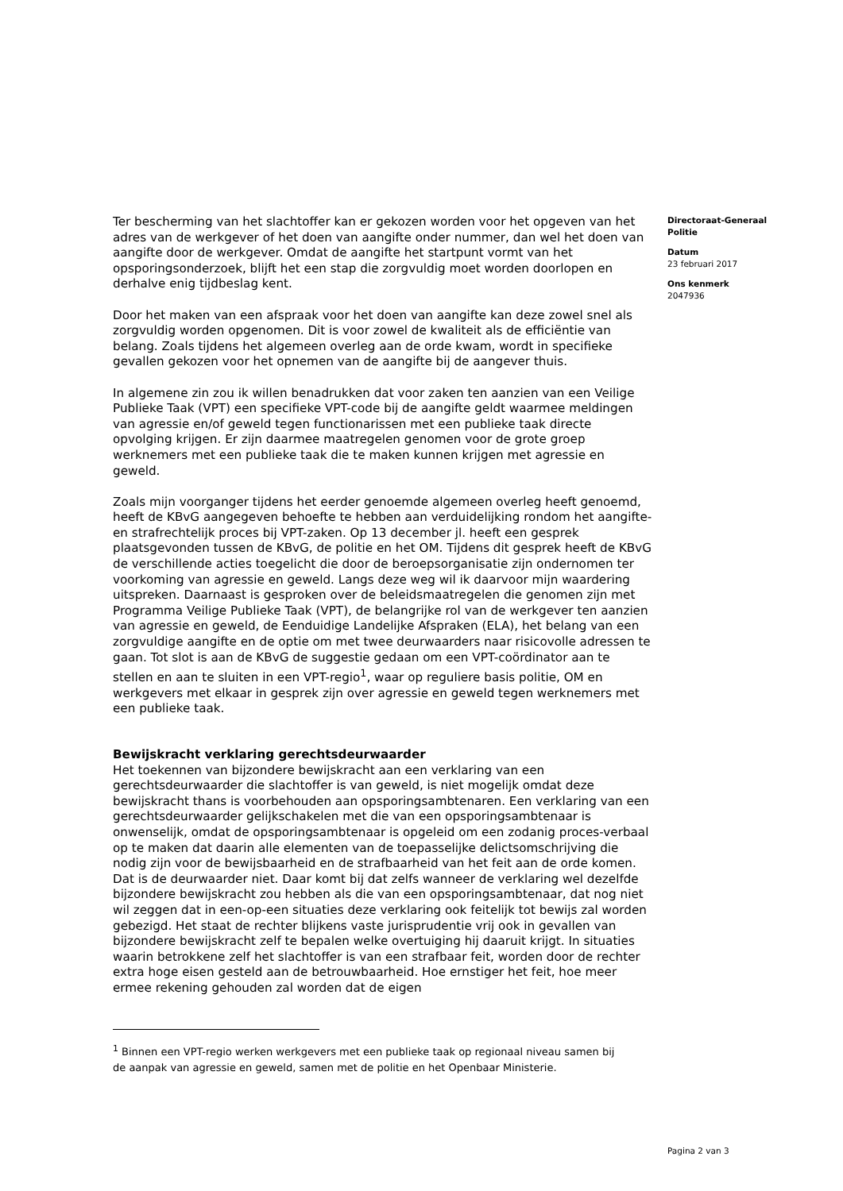Ter bescherming van het slachtoffer kan er gekozen worden voor het opgeven van het adres van de werkgever of het doen van aangifte onder nummer, dan wel het doen van aangifte door de werkgever. Omdat de aangifte het startpunt vormt van het opsporingsonderzoek, blijft het een stap die zorgvuldig moet worden doorlopen en derhalve enig tijdbeslag kent.
Door het maken van een afspraak voor het doen van aangifte kan deze zowel snel als zorgvuldig worden opgenomen. Dit is voor zowel de kwaliteit als de efficiëntie van belang. Zoals tijdens het algemeen overleg aan de orde kwam, wordt in specifieke gevallen gekozen voor het opnemen van de aangifte bij de aangever thuis.
In algemene zin zou ik willen benadrukken dat voor zaken ten aanzien van een Veilige Publieke Taak (VPT) een specifieke VPT-code bij de aangifte geldt waarmee meldingen van agressie en/of geweld tegen functionarissen met een publieke taak directe opvolging krijgen. Er zijn daarmee maatregelen genomen voor de grote groep werknemers met een publieke taak die te maken kunnen krijgen met agressie en geweld.
Zoals mijn voorganger tijdens het eerder genoemde algemeen overleg heeft genoemd, heeft de KBvG aangegeven behoefte te hebben aan verduidelijking rondom het aangifte- en strafrechtelijk proces bij VPT-zaken. Op 13 december jl. heeft een gesprek plaatsgevonden tussen de KBvG, de politie en het OM. Tijdens dit gesprek heeft de KBvG de verschillende acties toegelicht die door de beroepsorganisatie zijn ondernomen ter voorkoming van agressie en geweld. Langs deze weg wil ik daarvoor mijn waardering uitspreken. Daarnaast is gesproken over de beleidsmaatregelen die genomen zijn met Programma Veilige Publieke Taak (VPT), de belangrijke rol van de werkgever ten aanzien van agressie en geweld, de Eenduidige Landelijke Afspraken (ELA), het belang van een zorgvuldige aangifte en de optie om met twee deurwaarders naar risicovolle adressen te gaan. Tot slot is aan de KBvG de suggestie gedaan om een VPT-coördinator aan te stellen en aan te sluiten in een VPT-regio<sup>1</sup>, waar op reguliere basis politie, OM en werkgevers met elkaar in gesprek zijn over agressie en geweld tegen werknemers met een publieke taak.
Bewijskracht verklaring gerechtsdeurwaarder
Het toekennen van bijzondere bewijskracht aan een verklaring van een gerechtsdeurwaarder die slachtoffer is van geweld, is niet mogelijk omdat deze bewijskracht thans is voorbehouden aan opsporingsambtenaren. Een verklaring van een gerechtsdeurwaarder gelijkschakelen met die van een opsporingsambtenaar is onwenselijk, omdat de opsporingsambtenaar is opgeleid om een zodanig proces-verbaal op te maken dat daarin alle elementen van de toepasselijke delictsomschrijving die nodig zijn voor de bewijsbaarheid en de strafbaarheid van het feit aan de orde komen. Dat is de deurwaarder niet. Daar komt bij dat zelfs wanneer de verklaring wel dezelfde bijzondere bewijskracht zou hebben als die van een opsporingsambtenaar, dat nog niet wil zeggen dat in een-op-een situaties deze verklaring ook feitelijk tot bewijs zal worden gebezigd. Het staat de rechter blijkens vaste jurisprudentie vrij ook in gevallen van bijzondere bewijskracht zelf te bepalen welke overtuiging hij daaruit krijgt. In situaties waarin betrokkene zelf het slachtoffer is van een strafbaar feit, worden door de rechter extra hoge eisen gesteld aan de betrouwbaarheid. Hoe ernstiger het feit, hoe meer ermee rekening gehouden zal worden dat de eigen
Directoraat-Generaal Politie
Datum
23 februari 2017
Ons kenmerk
2047936
<sup>1</sup> Binnen een VPT-regio werken werkgevers met een publieke taak op regionaal niveau samen bij de aanpak van agressie en geweld, samen met de politie en het Openbaar Ministerie.
Pagina 2 van 3